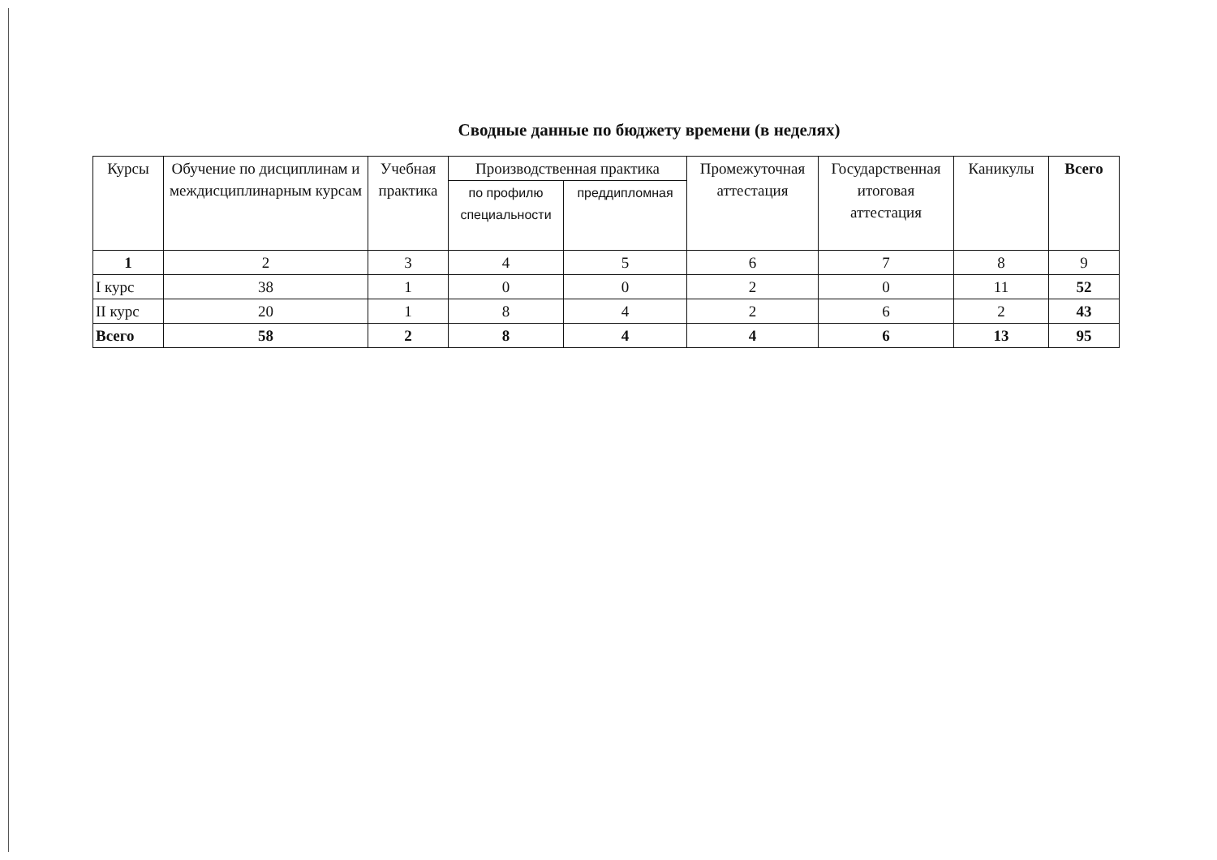Сводные данные по бюджету времени (в неделях)
| Курсы | Обучение по дисциплинам и междисциплинарным курсам | Учебная практика | Производственная практика | | Промежуточная аттестация | Государственная итоговая аттестация | Каникулы | Всего |
| --- | --- | --- | --- | --- | --- | --- | --- | --- |
| | | | по профилю специальности | преддипломная | | | | |
| 1 | 2 | 3 | 4 | 5 | 6 | 7 | 8 | 9 |
| I курс | 38 | 1 | 0 | 0 | 2 | 0 | 11 | 52 |
| II курс | 20 | 1 | 8 | 4 | 2 | 6 | 2 | 43 |
| Всего | 58 | 2 | 8 | 4 | 4 | 6 | 13 | 95 |